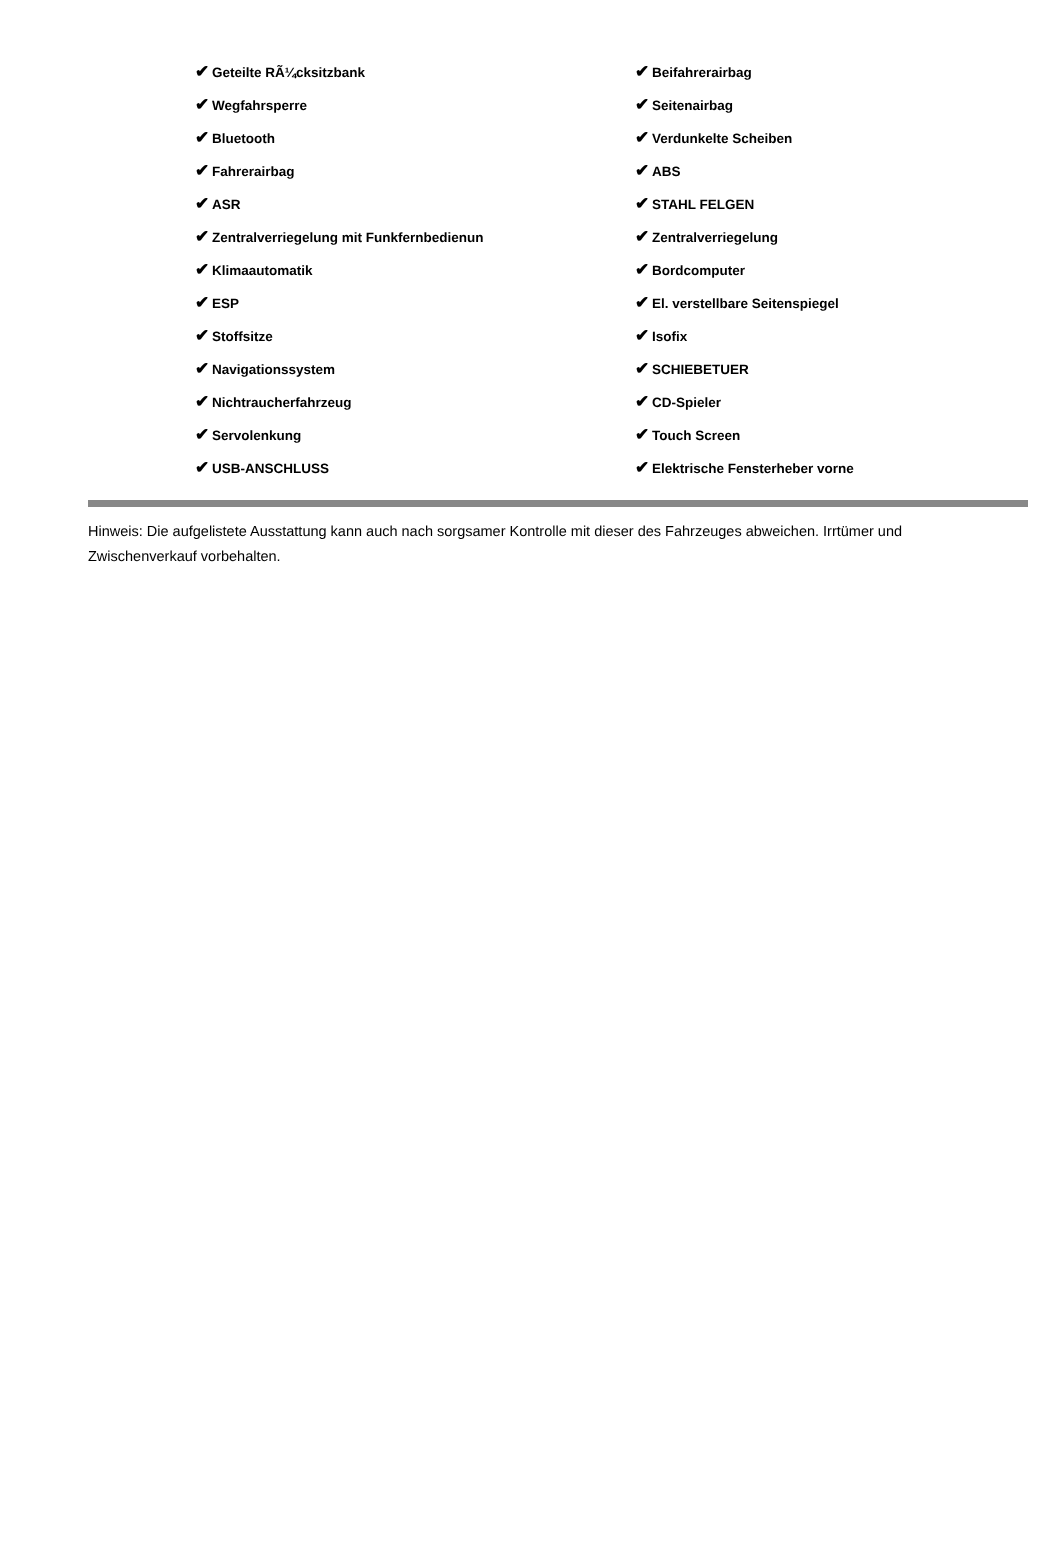| ✔ Geteilte RÃ¼cksitzbank | ✔ Beifahrerairbag |
| ✔ Wegfahrsperre | ✔ Seitenairbag |
| ✔ Bluetooth | ✔ Verdunkelte Scheiben |
| ✔ Fahrerairbag | ✔ ABS |
| ✔ ASR | ✔ STAHL FELGEN |
| ✔ Zentralverriegelung mit Funkfernbedienun | ✔ Zentralverriegelung |
| ✔ Klimaautomatik | ✔ Bordcomputer |
| ✔ ESP | ✔ El. verstellbare Seitenspiegel |
| ✔ Stoffsitze | ✔ Isofix |
| ✔ Navigationssystem | ✔ SCHIEBETUER |
| ✔ Nichtraucherfahrzeug | ✔ CD-Spieler |
| ✔ Servolenkung | ✔ Touch Screen |
| ✔ USB-ANSCHLUSS | ✔ Elektrische Fensterheber vorne |
Hinweis: Die aufgelistete Ausstattung kann auch nach sorgsamer Kontrolle mit dieser des Fahrzeuges abweichen. Irrtümer und Zwischenverkauf vorbehalten.